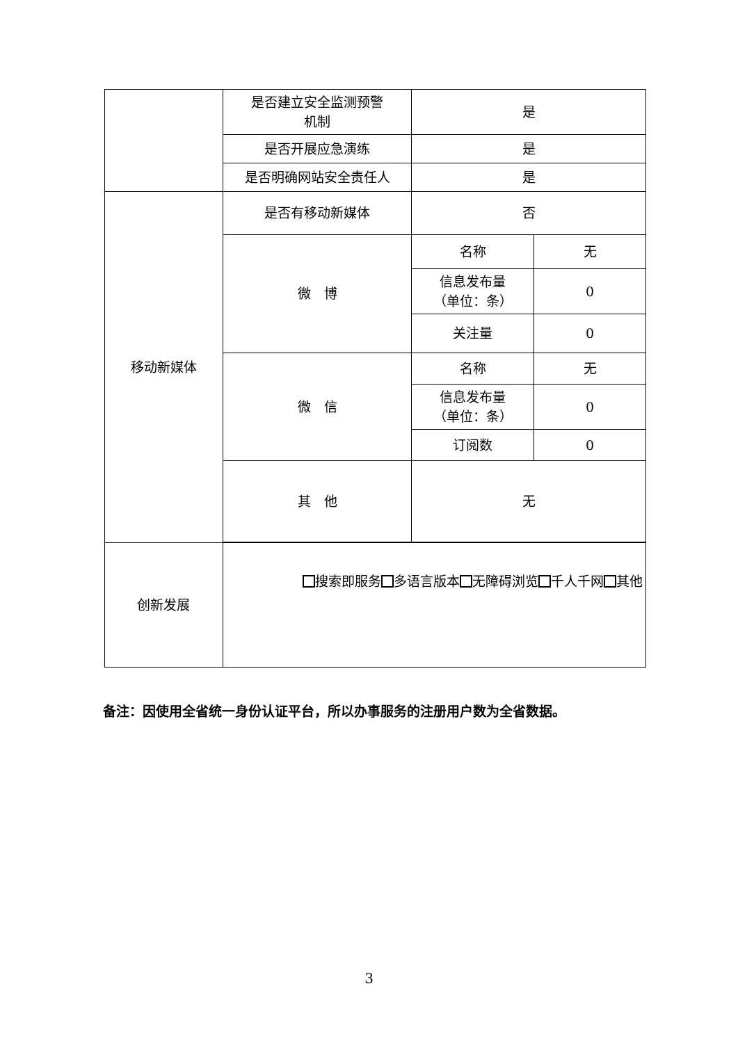| | 是否建立安全监测预警 机制 | 是 | |
| | 是否开展应急演练 | 是 | |
| | 是否明确网站安全责任人 | 是 | |
| 移动新媒体 | 是否有移动新媒体 | 否 | |
| | 微 博 | 名称 | 无 |
| | | 信息发布量 （单位：条） | 0 |
| | | 关注量 | 0 |
| | 微 信 | 名称 | 无 |
| | | 信息发布量 （单位：条） | 0 |
| | | 订阅数 | 0 |
| | 其 他 | 无 | |
| 创新发展 | 搜索即服务 多语言版本 无障碍浏览 千人千网 其他 | | |
备注：因使用全省统一身份认证平台，所以办事服务的注册用户数为全省数据。
3